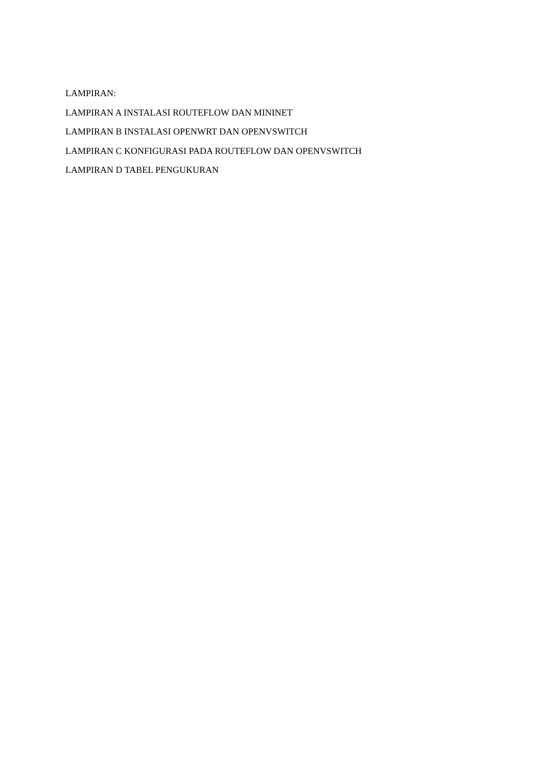LAMPIRAN:
LAMPIRAN A INSTALASI ROUTEFLOW DAN MININET
LAMPIRAN B INSTALASI OPENWRT DAN OPENVSWITCH
LAMPIRAN C KONFIGURASI PADA ROUTEFLOW DAN OPENVSWITCH
LAMPIRAN D TABEL PENGUKURAN